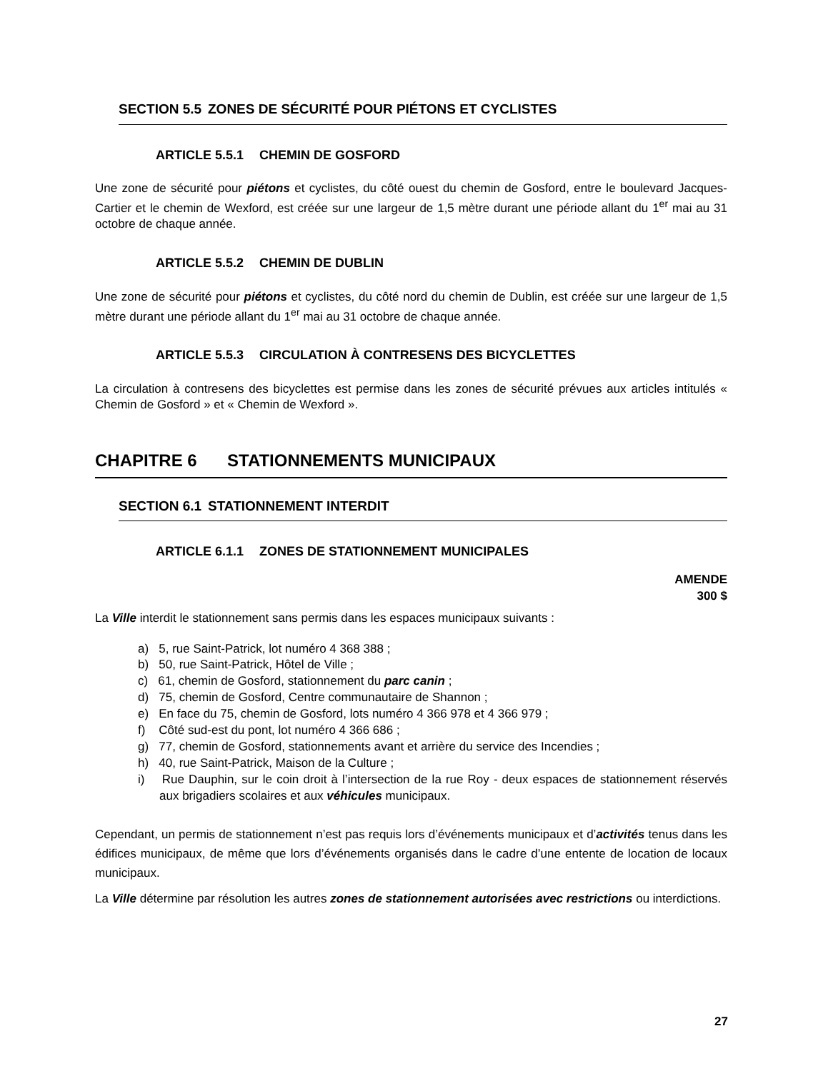SECTION 5.5 ZONES DE SÉCURITÉ POUR PIÉTONS ET CYCLISTES
ARTICLE 5.5.1 CHEMIN DE GOSFORD
Une zone de sécurité pour piétons et cyclistes, du côté ouest du chemin de Gosford, entre le boulevard Jacques-Cartier et le chemin de Wexford, est créée sur une largeur de 1,5 mètre durant une période allant du 1<sup>er</sup> mai au 31 octobre de chaque année.
ARTICLE 5.5.2 CHEMIN DE DUBLIN
Une zone de sécurité pour piétons et cyclistes, du côté nord du chemin de Dublin, est créée sur une largeur de 1,5 mètre durant une période allant du 1<sup>er</sup> mai au 31 octobre de chaque année.
ARTICLE 5.5.3 CIRCULATION À CONTRESENS DES BICYCLETTES
La circulation à contresens des bicyclettes est permise dans les zones de sécurité prévues aux articles intitulés « Chemin de Gosford » et « Chemin de Wexford ».
CHAPITRE 6 STATIONNEMENTS MUNICIPAUX
SECTION 6.1 STATIONNEMENT INTERDIT
ARTICLE 6.1.1 ZONES DE STATIONNEMENT MUNICIPALES
AMENDE
300 $
La Ville interdit le stationnement sans permis dans les espaces municipaux suivants :
a) 5, rue Saint-Patrick, lot numéro 4 368 388 ;
b) 50, rue Saint-Patrick, Hôtel de Ville ;
c) 61, chemin de Gosford, stationnement du parc canin ;
d) 75, chemin de Gosford, Centre communautaire de Shannon ;
e) En face du 75, chemin de Gosford, lots numéro 4 366 978 et 4 366 979 ;
f) Côté sud-est du pont, lot numéro 4 366 686 ;
g) 77, chemin de Gosford, stationnements avant et arrière du service des Incendies ;
h) 40, rue Saint-Patrick, Maison de la Culture ;
i) Rue Dauphin, sur le coin droit à l’intersection de la rue Roy - deux espaces de stationnement réservés aux brigadiers scolaires et aux véhicules municipaux.
Cependant, un permis de stationnement n’est pas requis lors d’événements municipaux et d’activités tenus dans les édifices municipaux, de même que lors d’événements organisés dans le cadre d’une entente de location de locaux municipaux.
La Ville détermine par résolution les autres zones de stationnement autorisées avec restrictions ou interdictions.
27